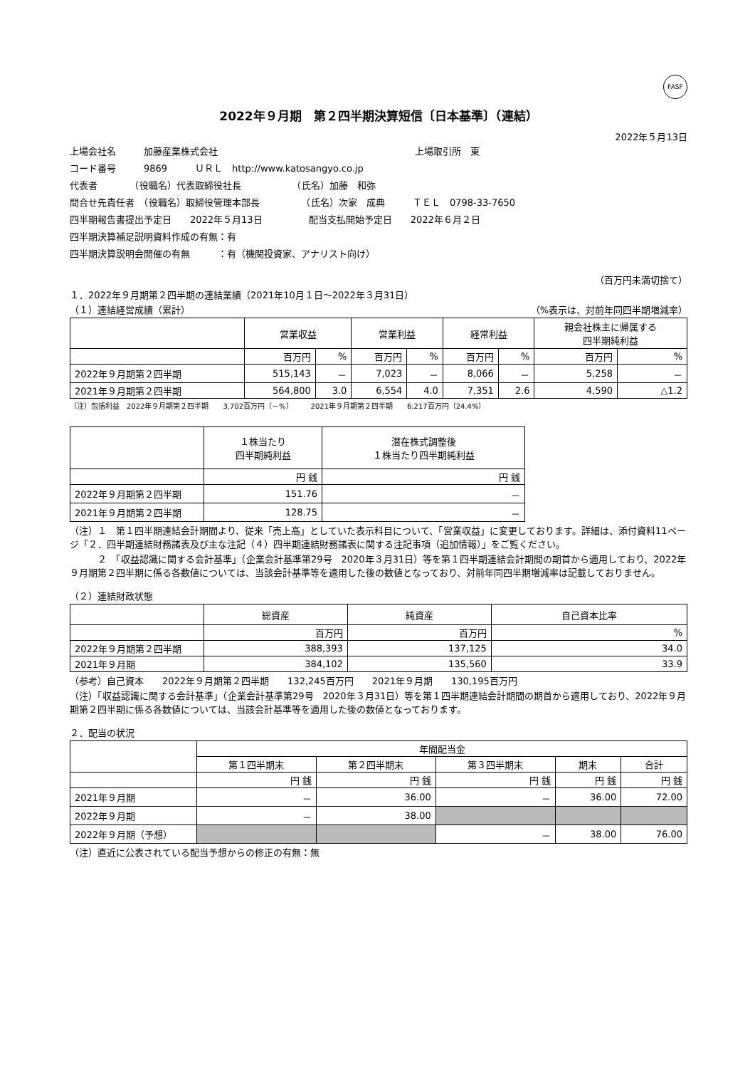FASF
2022年９月期　第２四半期決算短信〔日本基準〕（連結）
2022年５月13日
上場会社名　　　加藤産業株式会社 上場取引所　東
コード番号　　　9869　　　ＵＲＬ　http://www.katosangyo.co.jp
代表者　　　　（役職名）代表取締役社長　　　　　　（氏名）加藤　和弥
問合せ先責任者　（役職名）取締役管理本部長　　　　　（氏名）次家　成典　　　ＴＥＬ　0798-33-7650
四半期報告書提出予定日　　2022年５月13日　　　　　配当支払開始予定日　　2022年６月２日
四半期決算補足説明資料作成の有無：有
四半期決算説明会開催の有無　　　：有（機関投資家、アナリスト向け）
（百万円未満切捨て）
１．2022年９月期第２四半期の連結業績（2021年10月１日～2022年３月31日）
（１）連結経営成績（累計） （%表示は、対前年同四半期増減率）
| | 営業収益 | | 営業利益 | | 経常利益 | | 親会社株主に帰属する 四半期純利益 | |
| --- | --- | --- | --- | --- | --- | --- | --- | --- |
| | 百万円 | % | 百万円 | % | 百万円 | % | 百万円 | % |
| 2022年９月期第２四半期 | 515,143 | － | 7,023 | － | 8,066 | － | 5,258 | － |
| 2021年９月期第２四半期 | 564,800 | 3.0 | 6,554 | 4.0 | 7,351 | 2.6 | 4,590 | △1.2 |
（注）包括利益　2022年９月期第２四半期　　3,702百万円（－%）　　　2021年９月期第２四半期　　6,217百万円（24.4%）
| | １株当たり 四半期純利益 | 潜在株式調整後 １株当たり四半期純利益 |
| --- | --- | --- |
| | 円 銭 | 円 銭 |
| 2022年９月期第２四半期 | 151.76 | － |
| 2021年９月期第２四半期 | 128.75 | － |
（注）１　第１四半期連結会計期間より、従来「売上高」としていた表示科目について、「営業収益」に変更しております。詳細は、添付資料11ページ「２．四半期連結財務諸表及び主な注記（４）四半期連結財務諸表に関する注記事項（追加情報）」をご覧ください。
　　　２　「収益認識に関する会計基準」（企業会計基準第29号　2020年３月31日）等を第１四半期連結会計期間の期首から適用しており、2022年９月期第２四半期に係る各数値については、当該会計基準等を適用した後の数値となっており、対前年同四半期増減率は記載しておりません。
（２）連結財政状態
| | 総資産 | 純資産 | 自己資本比率 |
| --- | --- | --- | --- |
| | 百万円 | 百万円 | % |
| 2022年９月期第２四半期 | 388,393 | 137,125 | 34.0 |
| 2021年９月期 | 384,102 | 135,560 | 33.9 |
（参考）自己資本　　2022年９月期第２四半期　　132,245百万円　　2021年９月期　　130,195百万円
（注）「収益認識に関する会計基準」（企業会計基準第29号　2020年３月31日）等を第１四半期連結会計期間の期首から適用しており、2022年９月期第２四半期に係る各数値については、当該会計基準等を適用した後の数値となっております。
２．配当の状況
| | 年間配当金 | | | | |
| --- | --- | --- | --- | --- | --- |
| | 第１四半期末 | 第２四半期末 | 第３四半期末 | 期末 | 合計 |
| | 円 銭 | 円 銭 | 円 銭 | 円 銭 | 円 銭 |
| 2021年９月期 | － | 36.00 | － | 36.00 | 72.00 |
| 2022年９月期 | － | 38.00 | | | |
| 2022年９月期（予想） | | | － | 38.00 | 76.00 |
（注）直近に公表されている配当予想からの修正の有無：無